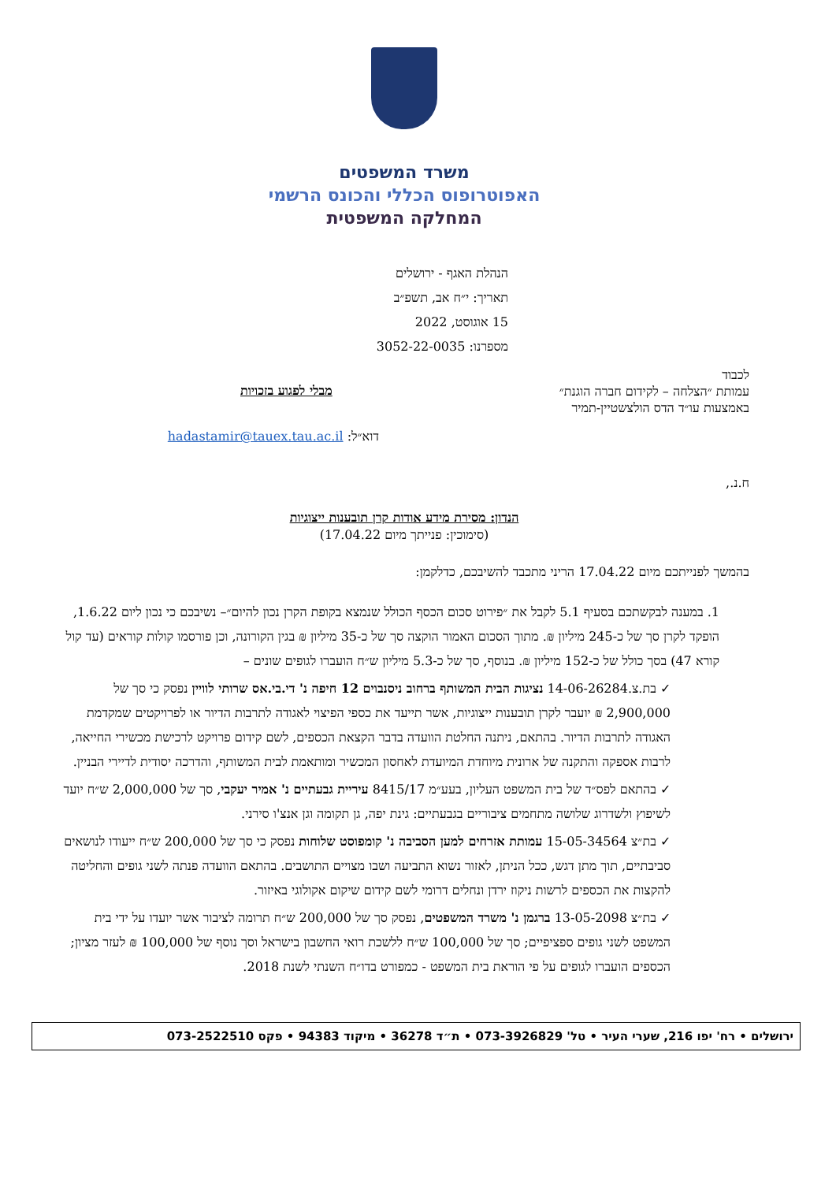משרד המשפטים
האפוטרופוס הכללי והכונס הרשמי
המחלקה המשפטית
הנהלת האגף - ירושלים
תאריך: י״ח אב, תשפ״ב
15 אוגוסט, 2022
מספרנו: 3052-22-0035
לכבוד
עמותת ״הצלחה – לקידום חברה הוגנת״
באמצעות עו״ד הדס הולצשטיין-תמיר
מבלי לפגוע בזכויות
דוא״ל: hadastamir@tauex.tau.ac.il
ח.נ.,
הנדון: מסירת מידע אודות קרן תובענות ייצוגיות
(סימוכין: פנייתך מיום 17.04.22)
בהמשך לפנייתכם מיום 17.04.22 הריני מתכבד להשיבכם, כדלקמן:
1. במענה לבקשתכם בסעיף 5.1 לקבל את ״פירוט סכום הכסף הכולל שנמצא בקופת הקרן נכון להיום״– נשיבכם כי נכון ליום 1.6.22, הופקד לקרן סך של כ-245 מיליון ₪. מתוך הסכום האמור הוקצה סך של כ-35 מיליון ₪ בגין הקורונה, וכן פורסמו קולות קוראים (עד קול קורא 47) בסך כולל של כ-152 מיליון ₪. בנוסף, סך של כ-5.3 מיליון ש״ח הועברו לגופים שונים –
✓ בת.צ.14-06-26284 נציגות הבית המשותף ברחוב ניסנבוים 12 חיפה נ' די.בי.אס שרותי לוויין נפסק כי סך של 2,900,000 ₪ יועבר לקרן תובענות ייצוגיות, אשר תייעד את כספי הפיצוי לאגודה לתרבות הדיור או לפרויקטים שמקדמת האגודה לתרבות הדיור. בהתאם, ניתנה החלטת הוועדה בדבר הקצאת הכספים, לשם קידום פרויקט לרכישת מכשירי החייאה, לרבות אספקה והתקנה של ארונית מיוחדת המיועדת לאחסון המכשיר ומותאמת לבית המשותף, והדרכה יסודית לדיירי הבניין.
✓ בהתאם לפס״ד של בית המשפט העליון, בעע״מ 8415/17 עיריית גבעתיים נ' אמיר יעקבי, סך של 2,000,000 ש״ח יועד לשיפוץ ולשדרוג שלושה מתחמים ציבוריים בגבעתיים: גינת יפה, גן תקומה וגן אנצ'ו סירני.
✓ בת״צ 15-05-34564 עמותת אזרחים למען הסביבה נ' קומפוסט שלוחות נפסק כי סך של 200,000 ש״ח ייעודו לנושאים סביבתיים, תוך מתן דגש, ככל הניתן, לאזור נשוא התביעה ושבו מצויים התושבים. בהתאם הוועדה פנתה לשני גופים והחליטה להקצות את הכספים לרשות ניקוז ירדן ונחלים דרומי לשם קידום שיקום אקולוגי באיזור.
✓ בת״צ 13-05-2098 ברגמן נ' משרד המשפטים, נפסק סך של 200,000 ש״ח תרומה לציבור אשר יועדו על ידי בית המשפט לשני גופים ספציפיים; סך של 100,000 ש״ח ללשכת רואי החשבון בישראל וסך נוסף של 100,000 ₪ לעזר מציון; הכספים הועברו לגופים על פי הוראת בית המשפט - כמפורט בדו״ח השנתי לשנת 2018.
ירושלים • רח' יפו 216, שערי העיר • טל' 073-3926829 • ת״ד 36278 • מיקוד 94383 • פקס 073-2522510